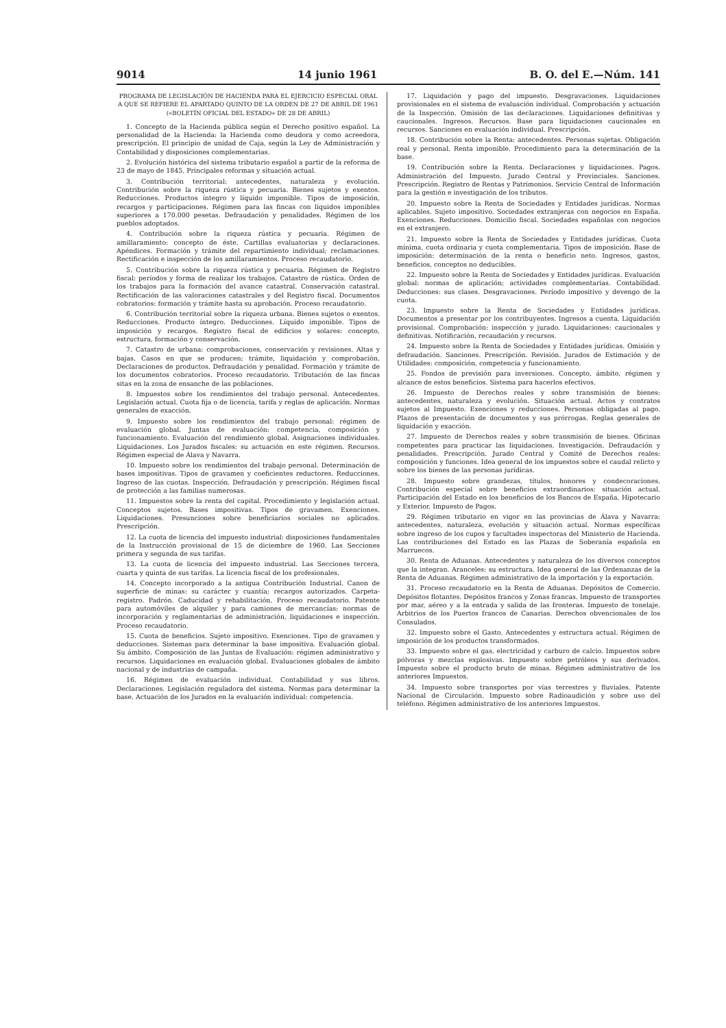9014 14 junio 1961 B. O. del E.—Núm. 141
PROGRAMA DE LEGISLACIÓN DE HACIENDA PARA EL EJERCICIO ESPECIAL ORAL A QUE SE REFIERE EL APARTADO QUINTO DE LA ORDEN DE 27 DE ABRIL DE 1961 («BOLETÍN OFICIAL DEL ESTADO» DE 28 DE ABRIL)
1. Concepto de la Hacienda pública según el Derecho positivo español. La personalidad de la Hacienda: la Hacienda como deudora y como acreedora, prescripción. El principio de unidad de Caja, según la Ley de Administración y Contabilidad y disposiciones complementarias.
2. Evolución histórica del sistema tributario español a partir de la reforma de 23 de mayo de 1845. Principales reformas y situación actual.
3. Contribución territorial: antecedentes, naturaleza y evolución. Contribución sobre la riqueza rústica y pecuaria. Bienes sujetos y exentos. Reducciones. Productos íntegro y líquido imponible. Tipos de imposición, recargos y participaciones. Régimen para las fincas con líquidos imponibles superiores a 170.000 pesetas. Defraudación y penalidades. Régimen de los pueblos adoptados.
4. Contribución sobre la riqueza rústica y pecuaria. Régimen de amillaramiento: concepto de éste. Cartillas evaluatorias y declaraciones. Apéndices. Formación y trámite del repartimiento individual; reclamaciones. Rectificación e inspección de los amillaramientos. Proceso recaudatorio.
5. Contribución sobre la riqueza rústica y pecuaria. Régimen de Registro fiscal: períodos y forma de realizar los trabajos. Catastro de rústica. Orden de los trabajos para la formación del avance catastral. Conservación catastral. Rectificación de las valoraciones catastrales y del Registro fiscal. Documentos cobratorios: formación y trámite hasta su aprobación. Proceso recaudatorio.
6. Contribución territorial sobre la riqueza urbana. Bienes sujetos o exentos. Reducciones. Producto íntegro. Deducciones. Líquido imponible. Tipos de imposición y recargos. Registro fiscal de edificios y solares: concepto, estructura, formación y conservación.
7. Catastro de urbana: comprobaciones, conservación y revisiones. Altas y bajas. Casos en que se producen; trámite, liquidación y comprobación. Declaraciones de productos. Defraudación y penalidad. Formación y trámite de los documentos cobratorios. Proceso recaudatorio. Tributación de las fincas sitas en la zona de ensanche de las poblaciones.
8. Impuestos sobre los rendimientos del trabajo personal. Antecedentes. Legislación actual. Cuota fija o de licencia, tarifa y reglas de aplicación. Normas generales de exacción.
9. Impuesto sobre los rendimientos del trabajo personal: régimen de evaluación global. Juntas de evaluación: competencia, composición y funcionamiento. Evaluación del rendimiento global. Asignaciones individuales. Liquidaciones. Los Jurados fiscales: su actuación en este régimen. Recursos. Régimen especial de Álava y Navarra.
10. Impuesto sobre los rendimientos del trabajo personal. Determinación de bases impositivas. Tipos de gravamen y coeficientes reductores. Reducciones. Ingreso de las cuotas. Inspección. Defraudación y prescripción. Régimen fiscal de protección a las familias numerosas.
11. Impuestos sobre la renta del capital. Procedimiento y legislación actual. Conceptos sujetos. Bases impositivas. Tipos de gravamen. Exenciones. Liquidaciones. Presunciones sobre beneficiarios sociales no aplicados. Prescripción.
12. La cuota de licencia del impuesto industrial: disposiciones fundamentales de la Instrucción provisional de 15 de diciembre de 1960. Las Secciones primera y segunda de sus tarifas.
13. La cuota de licencia del impuesto industrial. Las Secciones tercera, cuarta y quinta de sus tarifas. La licencia fiscal de los profesionales.
14. Concepto incorporado a la antigua Contribución Industrial. Canon de superficie de minas: su carácter y cuantía; recargos autorizados. Carpeta-registro. Padrón. Caducidad y rehabilitación. Proceso recaudatorio. Patente para automóviles de alquiler y para camiones de mercancías: normas de incorporación y reglamentarias de administración, liquidaciones e inspección. Proceso recaudatorio.
15. Cuota de beneficios. Sujeto impositivo. Exenciones. Tipo de gravamen y deducciones. Sistemas para determinar la base impositiva. Evaluación global. Su ámbito. Composición de las Juntas de Evaluación: régimen administrativo y recursos. Liquidaciones en evaluación global. Evaluaciones globales de ámbito nacional y de industrias de campaña.
16. Régimen de evaluación individual. Contabilidad y sus libros. Declaraciones. Legislación reguladora del sistema. Normas para determinar la base. Actuación de los Jurados en la evaluación individual: competencia.
17. Liquidación y pago del impuesto. Desgravaciones. Liquidaciones provisionales en el sistema de evaluación individual. Comprobación y actuación de la Inspección. Omisión de las declaraciones. Liquidaciones definitivas y caucionales. Ingresos. Recursos. Base para liquidaciones caucionales en recursos. Sanciones en evaluación individual. Prescripción.
18. Contribución sobre la Renta: antecedentes. Personas sujetas. Obligación real y personal. Renta imponible. Procedimiento para la determinación de la base.
19. Contribución sobre la Renta. Declaraciones y liquidaciones. Pagos. Administración del Impuesto. Jurado Central y Provinciales. Sanciones. Prescripción. Registro de Rentas y Patrimonios. Servicio Central de Información para la gestión e investigación de los tributos.
20. Impuesto sobre la Renta de Sociedades y Entidades jurídicas. Normas aplicables. Sujeto impositivo. Sociedades extranjeras con negocios en España. Exenciones. Reducciones. Domicilio fiscal. Sociedades españolas con negocios en el extranjero.
21. Impuesto sobre la Renta de Sociedades y Entidades jurídicas. Cuota mínima, cuota ordinaria y cuota complementaria. Tipos de imposición. Base de imposición: determinación de la renta o beneficio neto. Ingresos, gastos, beneficios, conceptos no deducibles.
22. Impuesto sobre la Renta de Sociedades y Entidades jurídicas. Evaluación global: normas de aplicación; actividades complementarias. Contabilidad. Deducciones: sus clases. Desgravaciones. Período impositivo y devengo de la cuota.
23. Impuesto sobre la Renta de Sociedades y Entidades jurídicas. Documentos a presentar por los contribuyentes. Ingresos a cuenta. Liquidación provisional. Comprobación: inspección y jurado. Liquidaciones: caucionales y definitivas. Notificación, recaudación y recursos.
24. Impuesto sobre la Renta de Sociedades y Entidades jurídicas. Omisión y defraudación. Sanciones. Prescripción. Revisión. Jurados de Estimación y de Utilidades: composición, competencia y funcionamiento.
25. Fondos de previsión para inversiones. Concepto, ámbito, régimen y alcance de estos beneficios. Sistema para hacerlos efectivos.
26. Impuesto de Derechos reales y sobre transmisión de bienes: antecedentes, naturaleza y evolución. Situación actual. Actos y contratos sujetos al Impuesto. Exenciones y reducciones. Personas obligadas al pago. Plazos de presentación de documentos y sus prórrogas. Reglas generales de liquidación y exacción.
27. Impuesto de Derechos reales y sobre transmisión de bienes. Oficinas competentes para practicar las liquidaciones. Investigación. Defraudación y penalidades. Prescripción. Jurado Central y Comité de Derechos reales: composición y funciones. Idea general de los impuestos sobre el caudal relicto y sobre los bienes de las personas jurídicas.
28. Impuesto sobre grandezas, títulos, honores y condecoraciones. Contribución especial sobre beneficios extraordinarios: situación actual. Participación del Estado en los beneficios de los Bancos de España, Hipotecario y Exterior. Impuesto de Pagos.
29. Régimen tributario en vigor en las provincias de Álava y Navarra: antecedentes, naturaleza, evolución y situación actual. Normas específicas sobre ingreso de los cupos y facultades inspectoras del Ministerio de Hacienda. Las contribuciones del Estado en las Plazas de Soberanía española en Marruecos.
30. Renta de Aduanas. Antecedentes y naturaleza de los diversos conceptos que la integran. Aranceles: su estructura. Idea general de las Ordenanzas de la Renta de Aduanas. Régimen administrativo de la importación y la exportación.
31. Proceso recaudatorio en la Renta de Aduanas. Depósitos de Comercio. Depósitos flotantes. Depósitos francos y Zonas francas. Impuesto de transportes por mar, aéreo y a la entrada y salida de las fronteras. Impuesto de tonelaje. Arbitrios de los Puertos francos de Canarias. Derechos obvencionales de los Consulados.
32. Impuesto sobre el Gasto. Antecedentes y estructura actual. Régimen de imposición de los productos transformados.
33. Impuesto sobre el gas, electricidad y carburo de calcio. Impuestos sobre pólvoras y mezclas explosivas. Impuesto sobre petróleos y sus derivados. Impuesto sobre el producto bruto de minas. Régimen administrativo de los anteriores Impuestos.
34. Impuesto sobre transportes por vías terrestres y fluviales. Patente Nacional de Circulación. Impuesto sobre Radioaudición y sobre uso del teléfono. Régimen administrativo de los anteriores Impuestos.